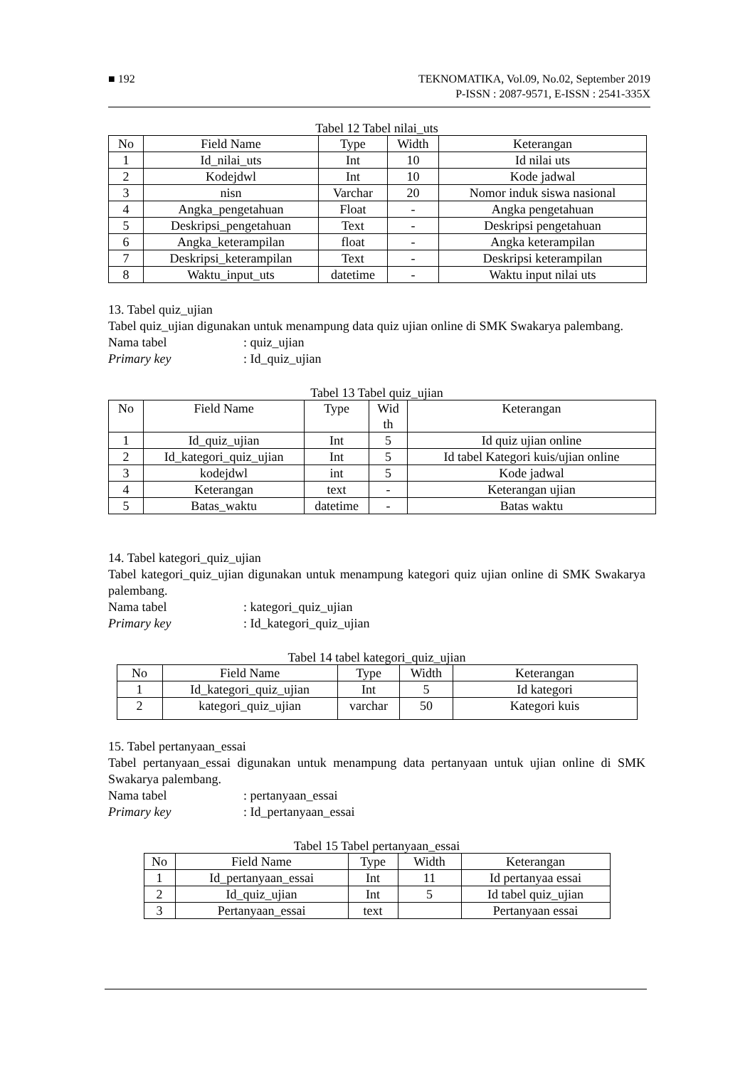■ 192 TEKNOMATIKA, Vol.09, No.02, September 2019
P-ISSN : 2087-9571, E-ISSN : 2541-335X
Tabel 12 Tabel nilai_uts
| No | Field Name | Type | Width | Keterangan |
| --- | --- | --- | --- | --- |
| 1 | Id_nilai_uts | Int | 10 | Id nilai uts |
| 2 | Kodejdwl | Int | 10 | Kode jadwal |
| 3 | nisn | Varchar | 20 | Nomor induk siswa nasional |
| 4 | Angka_pengetahuan | Float | - | Angka pengetahuan |
| 5 | Deskripsi_pengetahuan | Text | - | Deskripsi pengetahuan |
| 6 | Angka_keterampilan | float | - | Angka keterampilan |
| 7 | Deskripsi_keterampilan | Text | - | Deskripsi keterampilan |
| 8 | Waktu_input_uts | datetime | - | Waktu input nilai uts |
13. Tabel quiz_ujian
Tabel quiz_ujian digunakan untuk menampung data quiz ujian online di SMK Swakarya palembang.
Nama tabel: quiz_ujian
Primary key: Id_quiz_ujian
Tabel 13 Tabel quiz_ujian
| No | Field Name | Type | Wid th | Keterangan |
| --- | --- | --- | --- | --- |
| 1 | Id_quiz_ujian | Int | 5 | Id quiz ujian online |
| 2 | Id_kategori_quiz_ujian | Int | 5 | Id tabel Kategori kuis/ujian online |
| 3 | kodejdwl | int | 5 | Kode jadwal |
| 4 | Keterangan | text | - | Keterangan ujian |
| 5 | Batas_waktu | datetime | - | Batas waktu |
14. Tabel kategori_quiz_ujian
Tabel kategori_quiz_ujian digunakan untuk menampung kategori quiz ujian online di SMK Swakarya palembang.
Nama tabel: kategori_quiz_ujian
Primary key: Id_kategori_quiz_ujian
Tabel 14 tabel kategori_quiz_ujian
| No | Field Name | Type | Width | Keterangan |
| --- | --- | --- | --- | --- |
| 1 | Id_kategori_quiz_ujian | Int | 5 | Id kategori |
| 2 | kategori_quiz_ujian | varchar | 50 | Kategori kuis |
15. Tabel pertanyaan_essai
Tabel pertanyaan_essai digunakan untuk menampung data pertanyaan untuk ujian online di SMK Swakarya palembang.
Nama tabel: pertanyaan_essai
Primary key: Id_pertanyaan_essai
Tabel 15 Tabel pertanyaan_essai
| No | Field Name | Type | Width | Keterangan |
| --- | --- | --- | --- | --- |
| 1 | Id_pertanyaan_essai | Int | 11 | Id pertanyaa essai |
| 2 | Id_quiz_ujian | Int | 5 | Id tabel quiz_ujian |
| 3 | Pertanyaan_essai | text | | Pertanyaan essai |